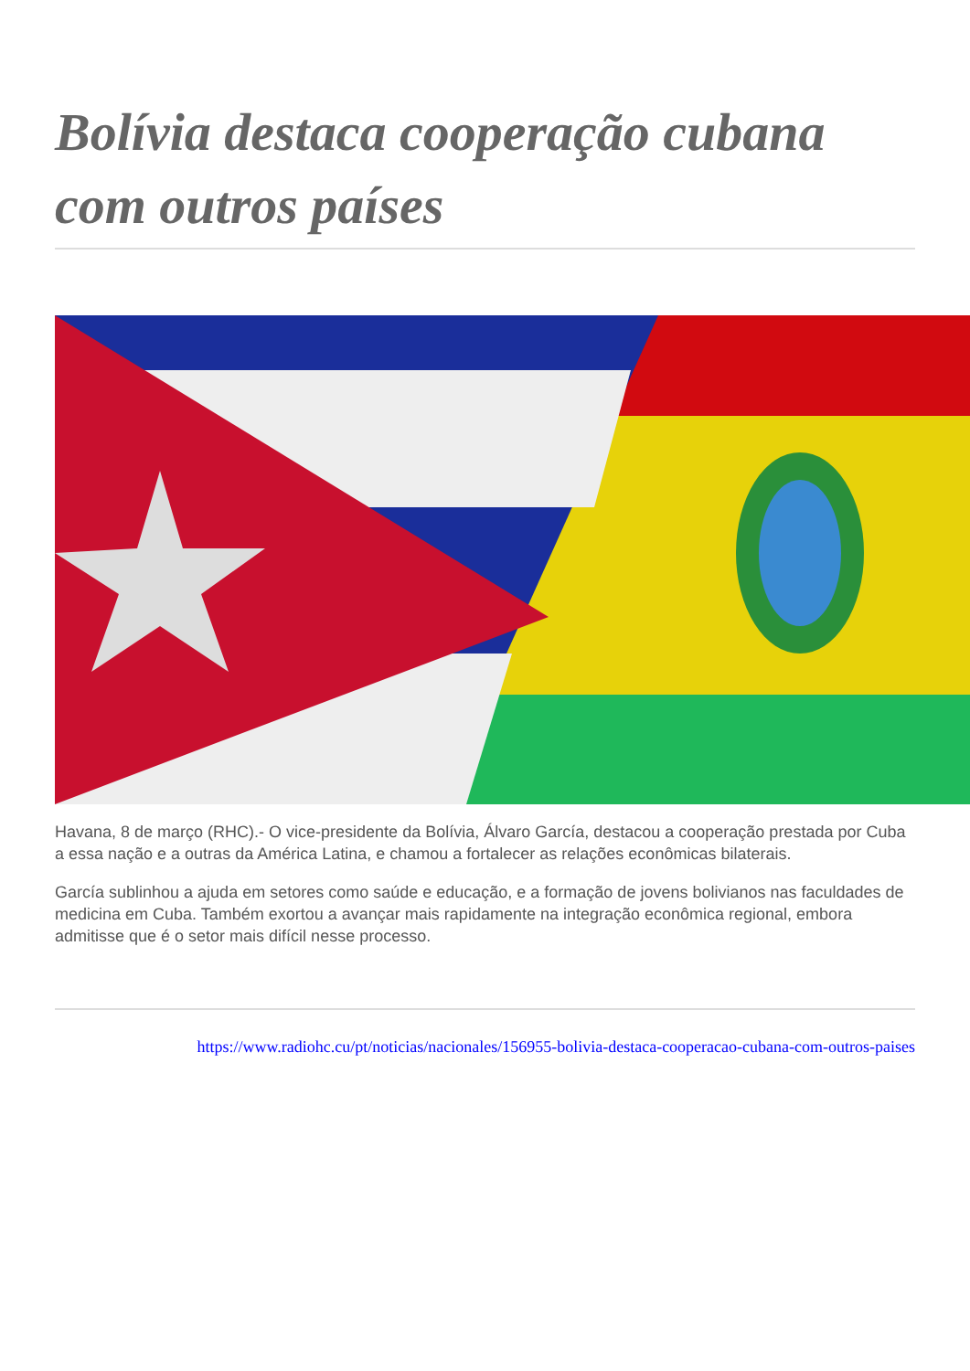Bolívia destaca cooperação cubana com outros países
Havana, 8 de março (RHC).- O vice-presidente da Bolívia, Álvaro García, destacou a cooperação prestada por Cuba a essa nação e a outras da América Latina, e chamou a fortalecer as relações econômicas bilaterais.
García sublinhou a ajuda em setores como saúde e educação, e a formação de jovens bolivianos nas faculdades de medicina em Cuba. Também exortou a avançar mais rapidamente na integração econômica regional, embora admitisse que é o setor mais difícil nesse processo.
https://www.radiohc.cu/pt/noticias/nacionales/156955-bolivia-destaca-cooperacao-cubana-com-outros-paises